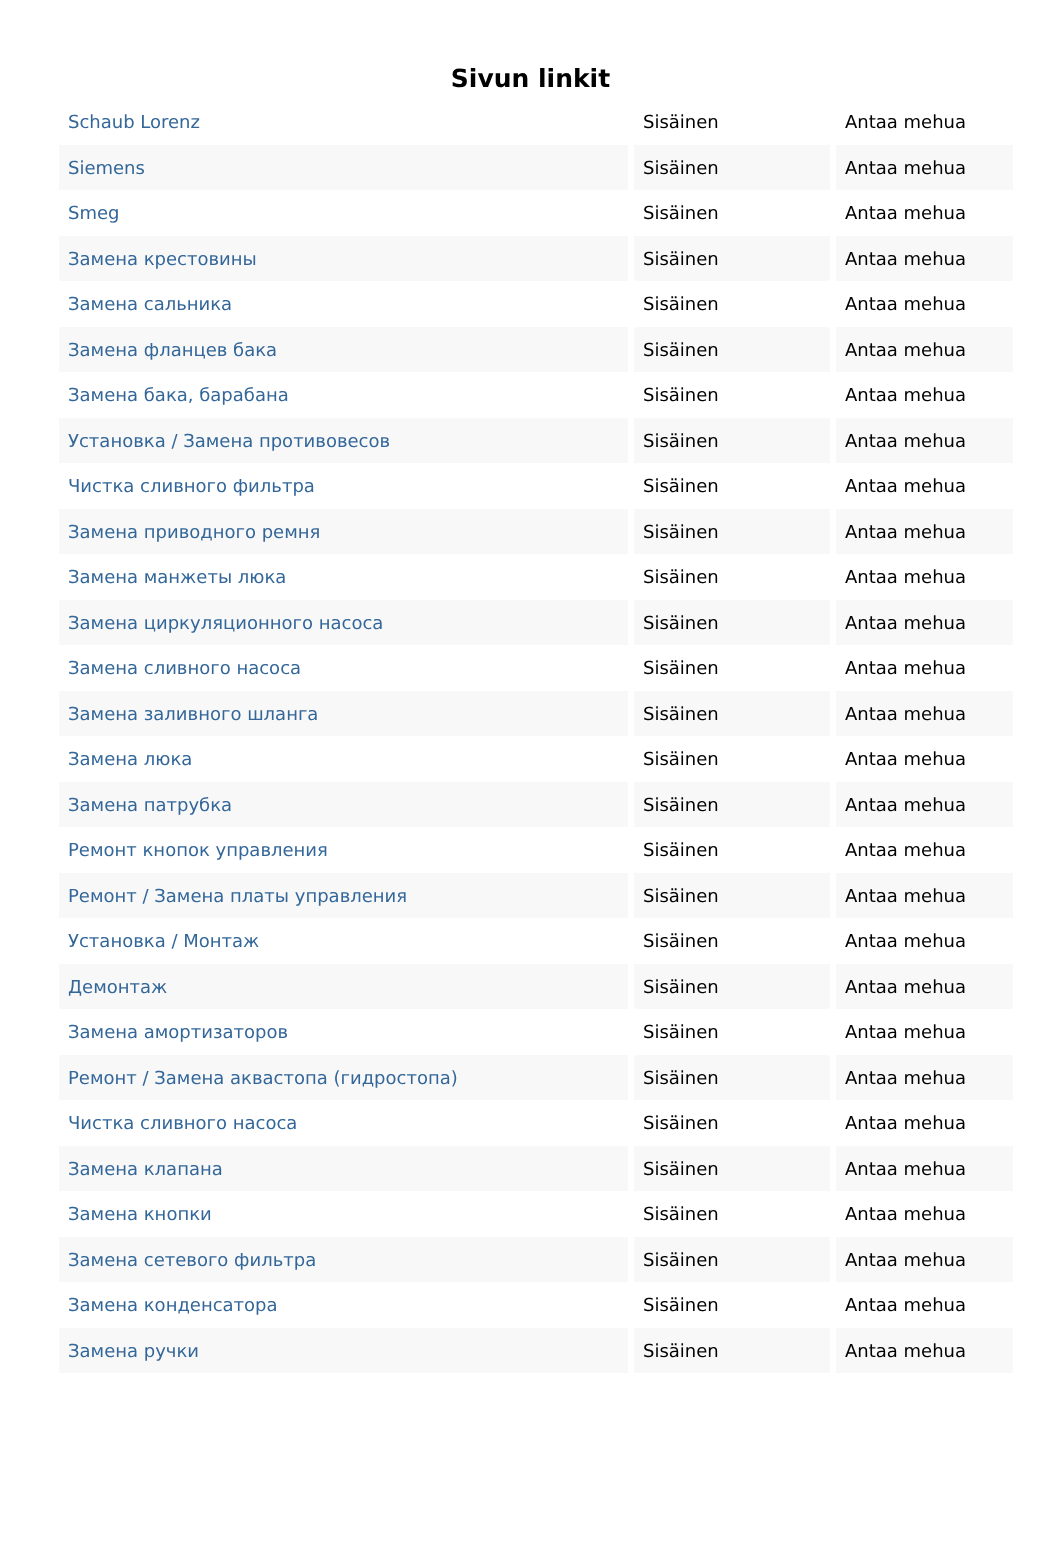Sivun linkit
| Schaub Lorenz | Sisäinen | Antaa mehua |
| Siemens | Sisäinen | Antaa mehua |
| Smeg | Sisäinen | Antaa mehua |
| Замена крестовины | Sisäinen | Antaa mehua |
| Замена сальника | Sisäinen | Antaa mehua |
| Замена фланцев бака | Sisäinen | Antaa mehua |
| Замена бака, барабана | Sisäinen | Antaa mehua |
| Установка / Замена противовесов | Sisäinen | Antaa mehua |
| Чистка сливного фильтра | Sisäinen | Antaa mehua |
| Замена приводного ремня | Sisäinen | Antaa mehua |
| Замена манжеты люка | Sisäinen | Antaa mehua |
| Замена циркуляционного насоса | Sisäinen | Antaa mehua |
| Замена сливного насоса | Sisäinen | Antaa mehua |
| Замена заливного шланга | Sisäinen | Antaa mehua |
| Замена люка | Sisäinen | Antaa mehua |
| Замена патрубка | Sisäinen | Antaa mehua |
| Ремонт кнопок управления | Sisäinen | Antaa mehua |
| Ремонт / Замена платы управления | Sisäinen | Antaa mehua |
| Установка / Монтаж | Sisäinen | Antaa mehua |
| Демонтаж | Sisäinen | Antaa mehua |
| Замена амортизаторов | Sisäinen | Antaa mehua |
| Ремонт / Замена аквастопа (гидростопа) | Sisäinen | Antaa mehua |
| Чистка сливного насоса | Sisäinen | Antaa mehua |
| Замена клапана | Sisäinen | Antaa mehua |
| Замена кнопки | Sisäinen | Antaa mehua |
| Замена сетевого фильтра | Sisäinen | Antaa mehua |
| Замена конденсатора | Sisäinen | Antaa mehua |
| Замена ручки | Sisäinen | Antaa mehua |